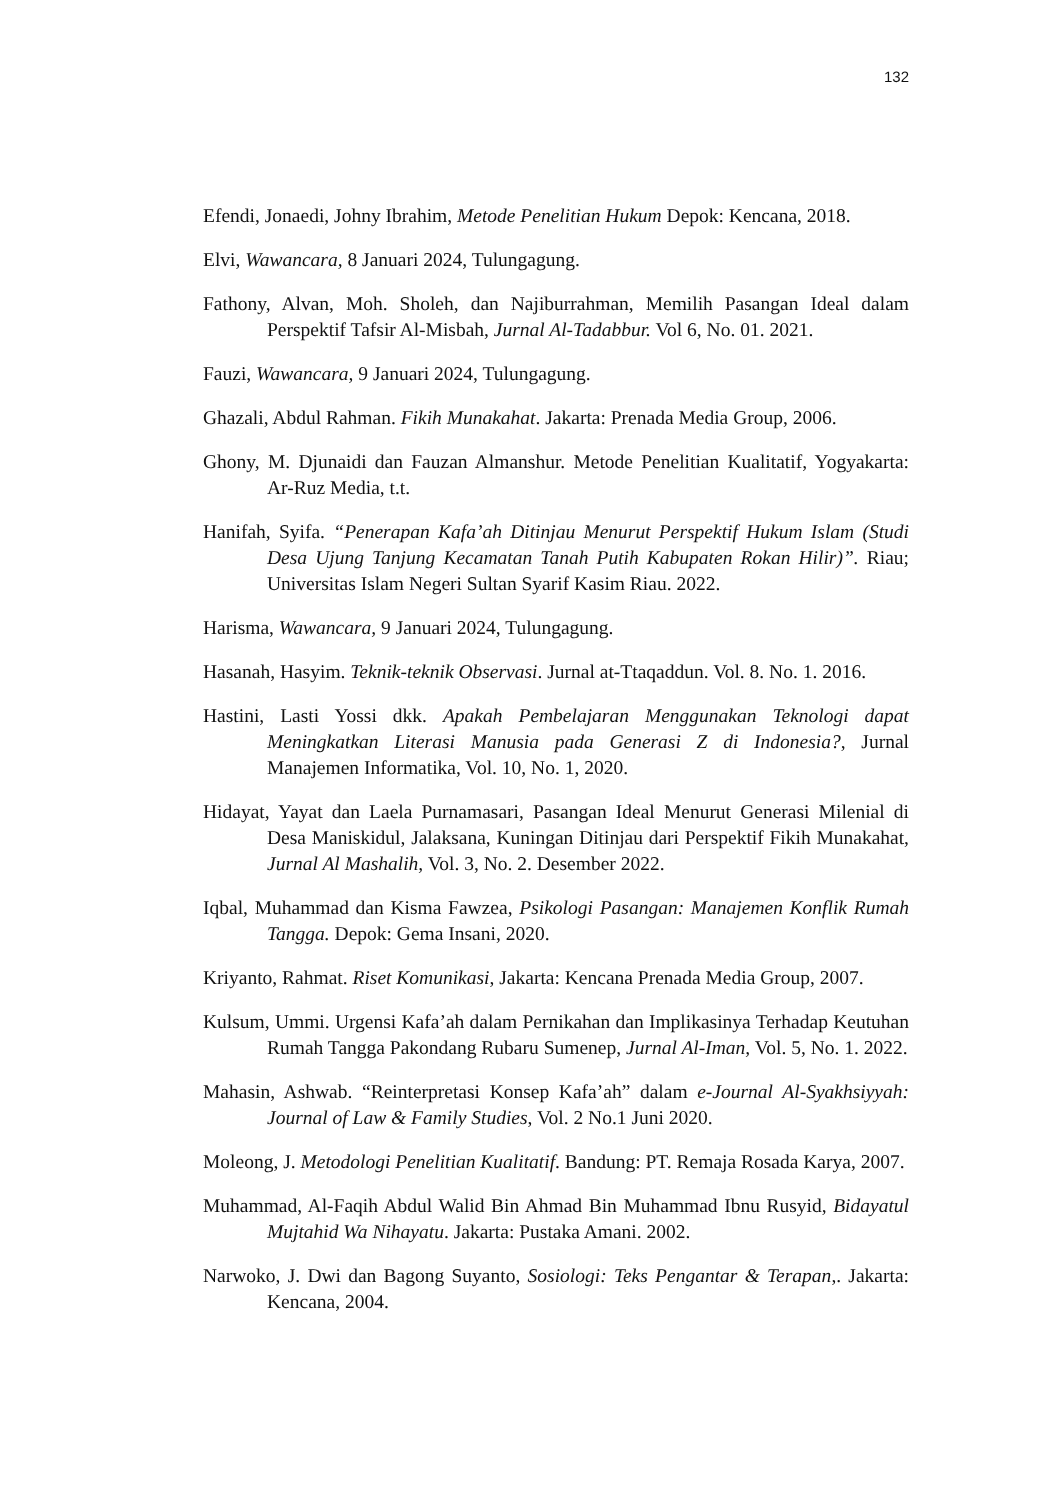132
Efendi, Jonaedi, Johny Ibrahim, Metode Penelitian Hukum Depok: Kencana, 2018.
Elvi, Wawancara, 8 Januari 2024, Tulungagung.
Fathony, Alvan, Moh. Sholeh, dan Najiburrahman, Memilih Pasangan Ideal dalam Perspektif Tafsir Al-Misbah, Jurnal Al-Tadabbur. Vol 6, No. 01. 2021.
Fauzi, Wawancara, 9 Januari 2024, Tulungagung.
Ghazali, Abdul Rahman. Fikih Munakahat. Jakarta: Prenada Media Group, 2006.
Ghony, M. Djunaidi dan Fauzan Almanshur. Metode Penelitian Kualitatif, Yogyakarta: Ar-Ruz Media, t.t.
Hanifah, Syifa. “Penerapan Kafa’ah Ditinjau Menurut Perspektif Hukum Islam (Studi Desa Ujung Tanjung Kecamatan Tanah Putih Kabupaten Rokan Hilir)”. Riau; Universitas Islam Negeri Sultan Syarif Kasim Riau. 2022.
Harisma, Wawancara, 9 Januari 2024, Tulungagung.
Hasanah, Hasyim. Teknik-teknik Observasi. Jurnal at-Ttaqaddun. Vol. 8. No. 1. 2016.
Hastini, Lasti Yossi dkk. Apakah Pembelajaran Menggunakan Teknologi dapat Meningkatkan Literasi Manusia pada Generasi Z di Indonesia?, Jurnal Manajemen Informatika, Vol. 10, No. 1, 2020.
Hidayat, Yayat dan Laela Purnamasari, Pasangan Ideal Menurut Generasi Milenial di Desa Maniskidul, Jalaksana, Kuningan Ditinjau dari Perspektif Fikih Munakahat, Jurnal Al Mashalih, Vol. 3, No. 2. Desember 2022.
Iqbal, Muhammad dan Kisma Fawzea, Psikologi Pasangan: Manajemen Konflik Rumah Tangga. Depok: Gema Insani, 2020.
Kriyanto, Rahmat. Riset Komunikasi, Jakarta: Kencana Prenada Media Group, 2007.
Kulsum, Ummi. Urgensi Kafa’ah dalam Pernikahan dan Implikasinya Terhadap Keutuhan Rumah Tangga Pakondang Rubaru Sumenep, Jurnal Al-Iman, Vol. 5, No. 1. 2022.
Mahasin, Ashwab. “Reinterpretasi Konsep Kafa’ah” dalam e-Journal Al-Syakhsiyyah: Journal of Law & Family Studies, Vol. 2 No.1 Juni 2020.
Moleong, J. Metodologi Penelitian Kualitatif. Bandung: PT. Remaja Rosada Karya, 2007.
Muhammad, Al-Faqih Abdul Walid Bin Ahmad Bin Muhammad Ibnu Rusyid, Bidayatul Mujtahid Wa Nihayatu. Jakarta: Pustaka Amani. 2002.
Narwoko, J. Dwi dan Bagong Suyanto, Sosiologi: Teks Pengantar & Terapan,. Jakarta: Kencana, 2004.